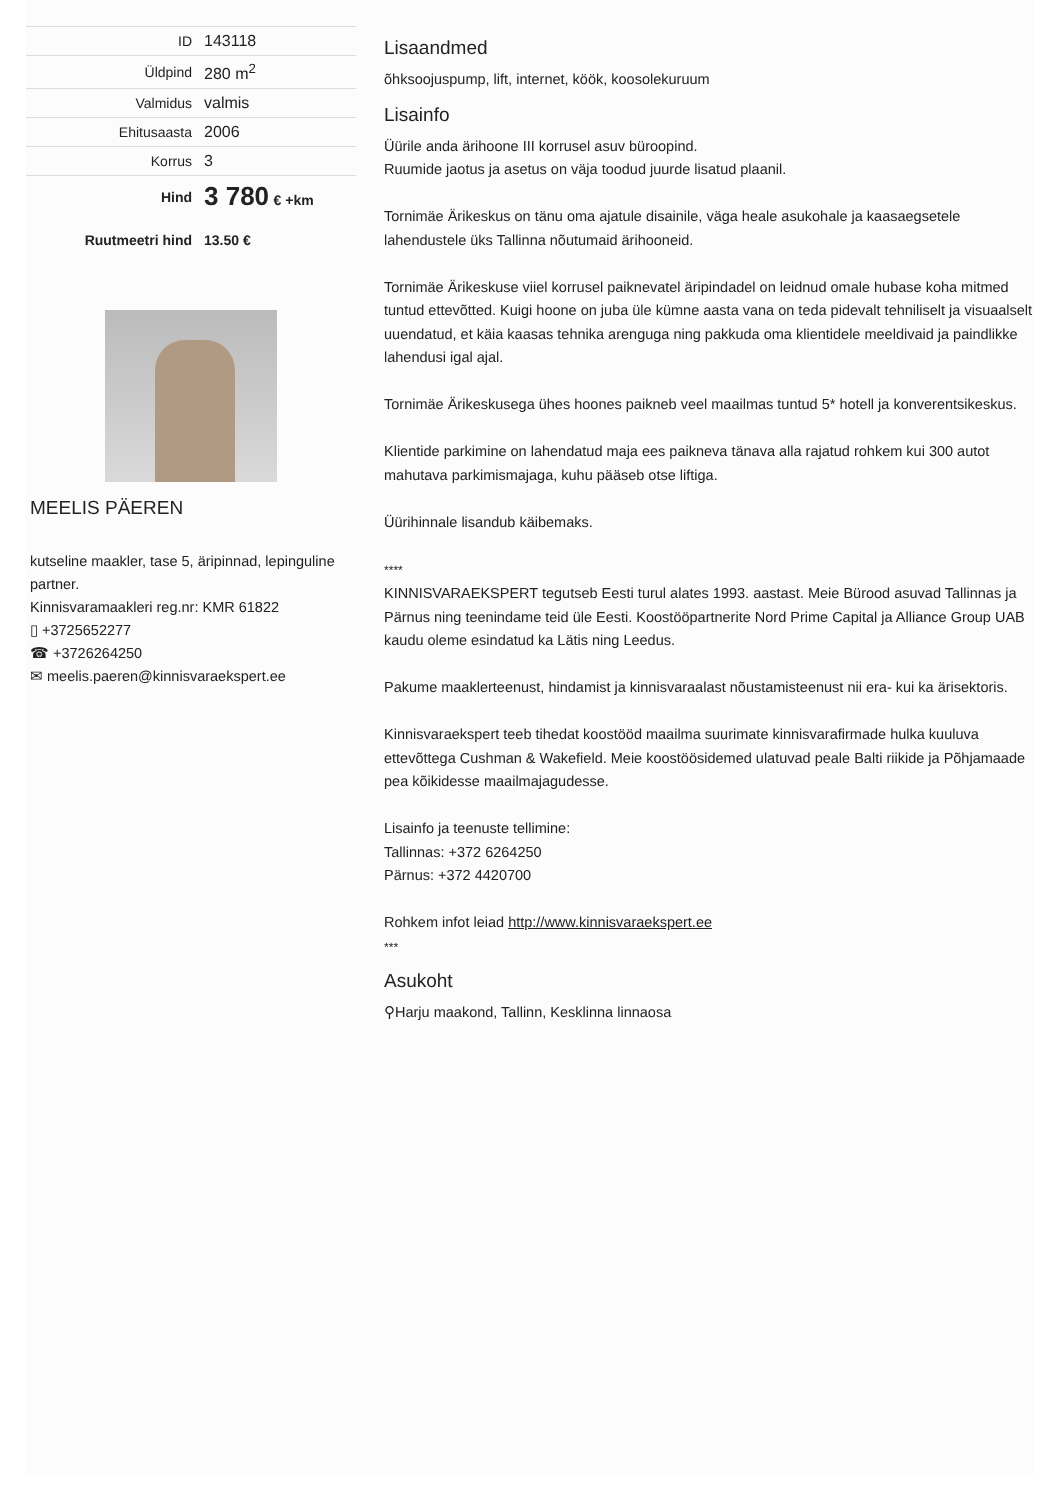| ID | 143118 |
| Üldpind | 280 m<sup>2</sup> |
| Valmidus | valmis |
| Ehitusaasta | 2006 |
| Korrus | 3 |
| Hind | 3 780 € +km |
| Ruutmeetri hind | 13.50 € |
MEELIS PÄEREN
kutseline maakler, tase 5, äripinnad, lepinguline partner.
Kinnisvaramaakleri reg.nr: KMR 61822
▯ +3725652277
☎ +3726264250
✉ meelis.paeren@kinnisvaraekspert.ee
Lisaandmed
õhksoojuspump, lift, internet, köök, koosolekuruum
Lisainfo
Üürile anda ärihoone III korrusel asuv büroopind.
Ruumide jaotus ja asetus on väja toodud juurde lisatud plaanil.
Tornimäe Ärikeskus on tänu oma ajatule disainile, väga heale asukohale ja kaasaegsetele lahendustele üks Tallinna nõutumaid ärihooneid.
Tornimäe Ärikeskuse viiel korrusel paiknevatel äripindadel on leidnud omale hubase koha mitmed tuntud ettevõtted. Kuigi hoone on juba üle kümne aasta vana on teda pidevalt tehniliselt ja visuaalselt uuendatud, et käia kaasas tehnika arenguga ning pakkuda oma klientidele meeldivaid ja paindlikke lahendusi igal ajal.
Tornimäe Ärikeskusega ühes hoones paikneb veel maailmas tuntud 5* hotell ja konverentsikeskus.
Klientide parkimine on lahendatud maja ees paikneva tänava alla rajatud rohkem kui 300 autot mahutava parkimismajaga, kuhu pääseb otse liftiga.
Üürihinnale lisandub käibemaks.
****
KINNISVARAEKSPERT tegutseb Eesti turul alates 1993. aastast. Meie Bürood asuvad Tallinnas ja Pärnus ning teenindame teid üle Eesti. Koostööpartnerite Nord Prime Capital ja Alliance Group UAB kaudu oleme esindatud ka Lätis ning Leedus.
Pakume maaklerteenust, hindamist ja kinnisvaraalast nõustamisteenust nii era- kui ka ärisektoris.
Kinnisvaraekspert teeb tihedat koostööd maailma suurimate kinnisvarafirmade hulka kuuluva ettevõttega Cushman & Wakefield. Meie koostöösidemed ulatuvad peale Balti riikide ja Põhjamaade pea kõikidesse maailmajagudesse.
Lisainfo ja teenuste tellimine:
Tallinnas: +372 6264250
Pärnus: +372 4420700
Rohkem infot leiad http://www.kinnisvaraekspert.ee
***
Asukoht
⚲Harju maakond, Tallinn, Kesklinna linnaosa